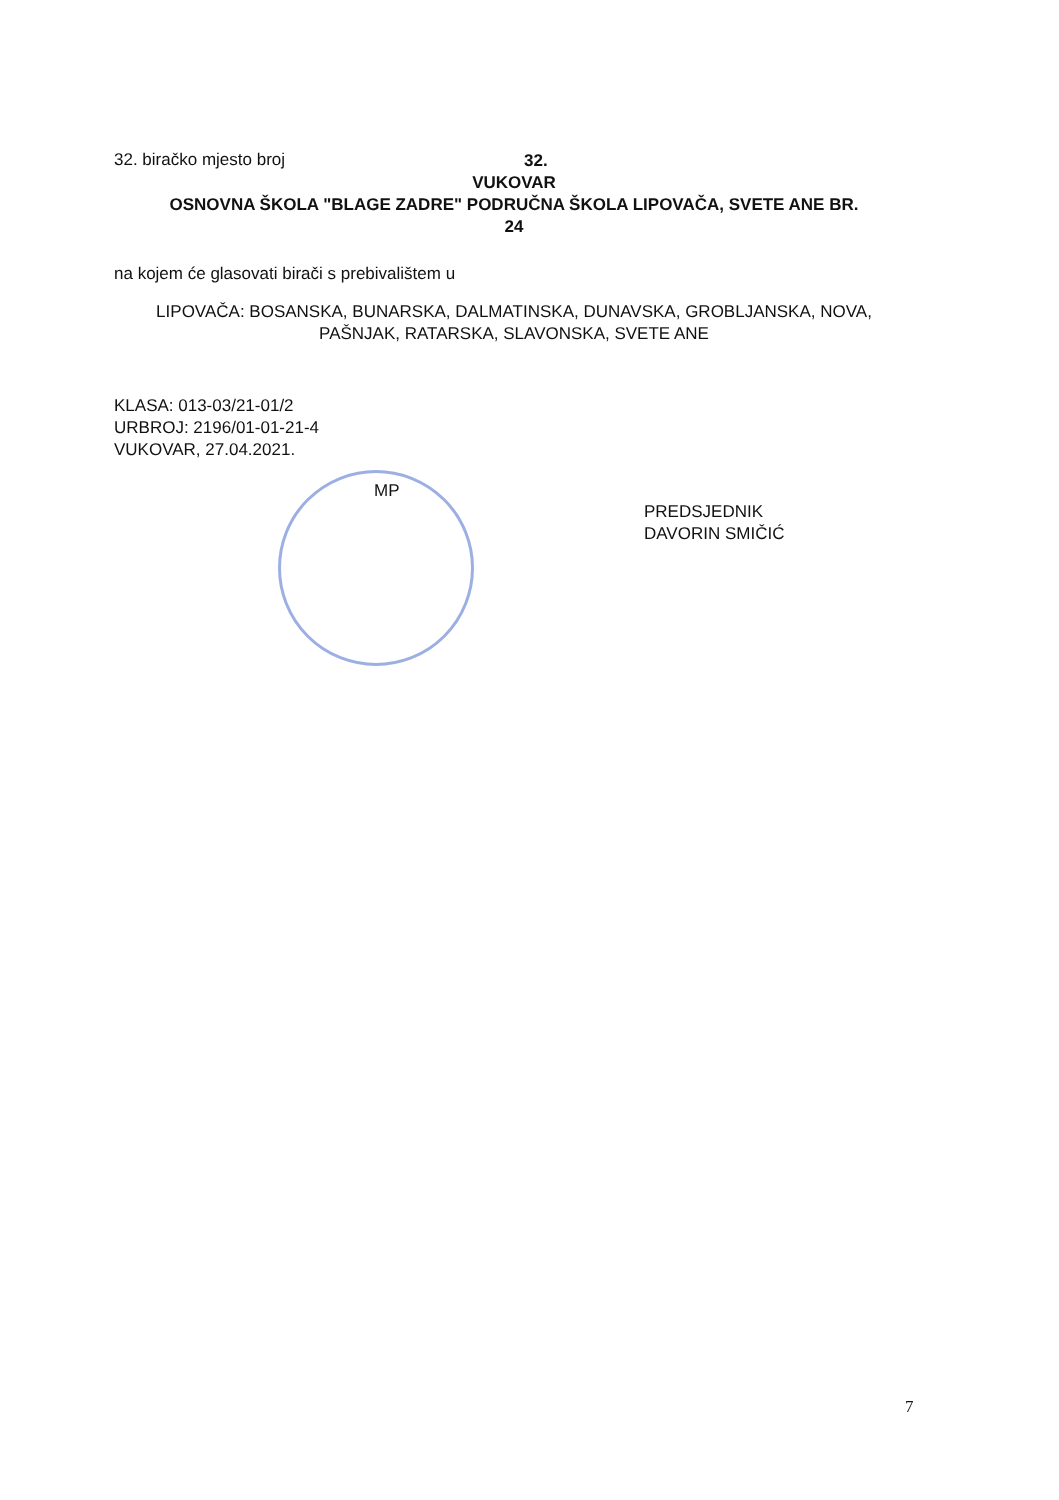32. biračko mjesto broj 32.
VUKOVAR
OSNOVNA ŠKOLA "BLAGE ZADRE" PODRUČNA ŠKOLA LIPOVAČA, SVETE ANE BR.
24
na kojem će glasovati birači s prebivalištem u
LIPOVAČA: BOSANSKA, BUNARSKA, DALMATINSKA, DUNAVSKA, GROBLJANSKA, NOVA, PAŠNJAK, RATARSKA, SLAVONSKA, SVETE ANE
KLASA: 013-03/21-01/2
URBROJ: 2196/01-01-21-4
VUKOVAR, 27.04.2021.
MP
PREDSJEDNIK
DAVORIN SMIČIĆ
7